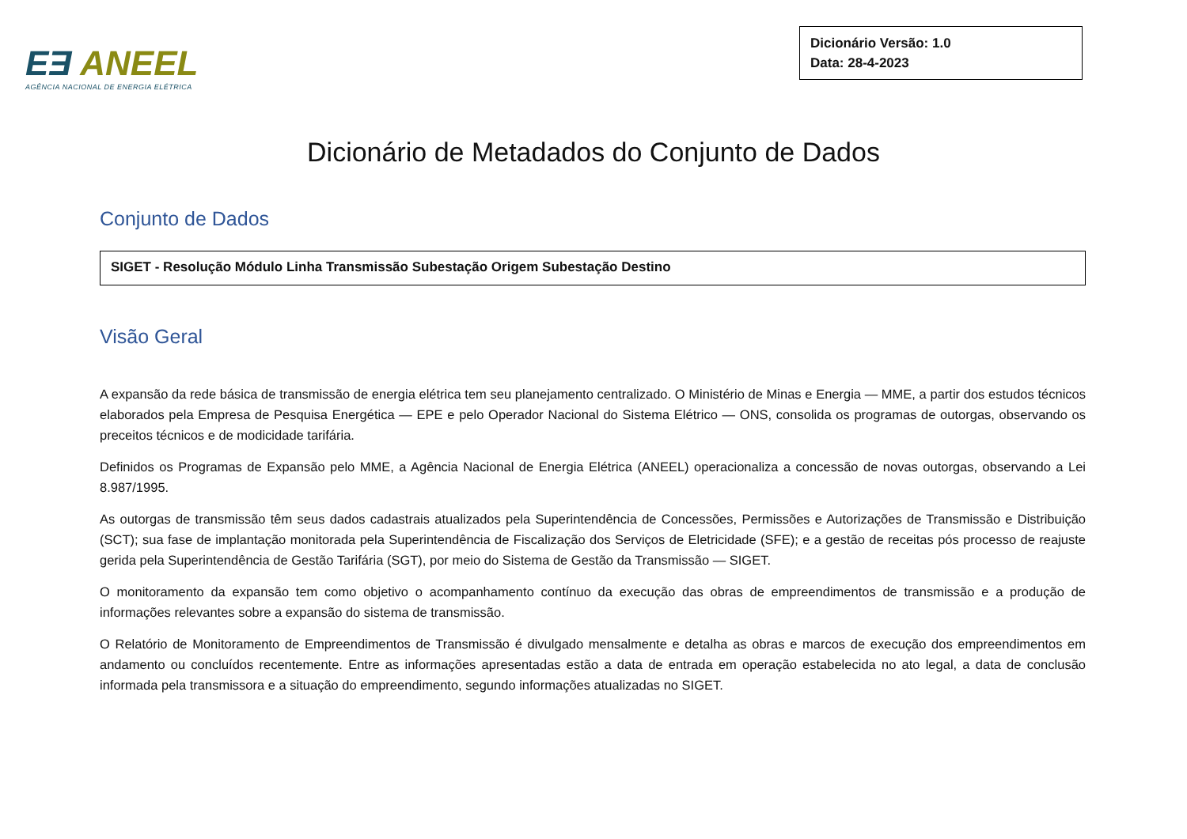EƎ ANEEL
AGÊNCIA NACIONAL DE ENERGIA ELÉTRICA
Dicionário Versão: 1.0
Data: 28-4-2023
Dicionário de Metadados do Conjunto de Dados
Conjunto de Dados
SIGET - Resolução Módulo Linha Transmissão Subestação Origem Subestação Destino
Visão Geral
A expansão da rede básica de transmissão de energia elétrica tem seu planejamento centralizado. O Ministério de Minas e Energia — MME, a partir dos estudos técnicos elaborados pela Empresa de Pesquisa Energética — EPE e pelo Operador Nacional do Sistema Elétrico — ONS, consolida os programas de outorgas, observando os preceitos técnicos e de modicidade tarifária.
Definidos os Programas de Expansão pelo MME, a Agência Nacional de Energia Elétrica (ANEEL) operacionaliza a concessão de novas outorgas, observando a Lei 8.987/1995.
As outorgas de transmissão têm seus dados cadastrais atualizados pela Superintendência de Concessões, Permissões e Autorizações de Transmissão e Distribuição (SCT); sua fase de implantação monitorada pela Superintendência de Fiscalização dos Serviços de Eletricidade (SFE); e a gestão de receitas pós processo de reajuste gerida pela Superintendência de Gestão Tarifária (SGT), por meio do Sistema de Gestão da Transmissão — SIGET.
O monitoramento da expansão tem como objetivo o acompanhamento contínuo da execução das obras de empreendimentos de transmissão e a produção de informações relevantes sobre a expansão do sistema de transmissão.
O Relatório de Monitoramento de Empreendimentos de Transmissão é divulgado mensalmente e detalha as obras e marcos de execução dos empreendimentos em andamento ou concluídos recentemente. Entre as informações apresentadas estão a data de entrada em operação estabelecida no ato legal, a data de conclusão informada pela transmissora e a situação do empreendimento, segundo informações atualizadas no SIGET.